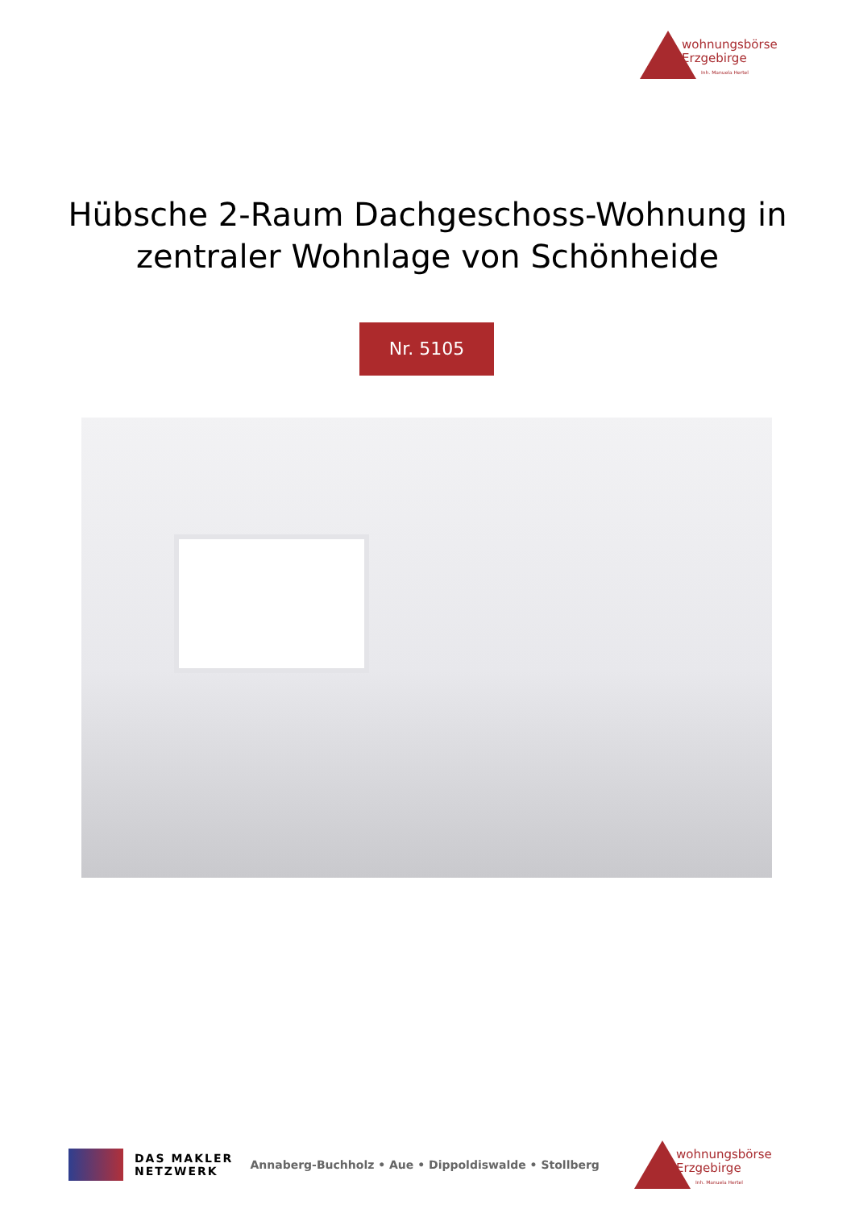wohnungsbörse
Erzgebirge
Inh. Manuela Hertel
Hübsche 2-Raum Dachgeschoss-Wohnung in
zentraler Wohnlage von Schönheide
Nr. 5105
DAS MAKLER
NETZWERK
Annaberg-Buchholz • Aue • Dippoldiswalde • Stollberg
wohnungsbörse
Erzgebirge
Inh. Manuela Hertel